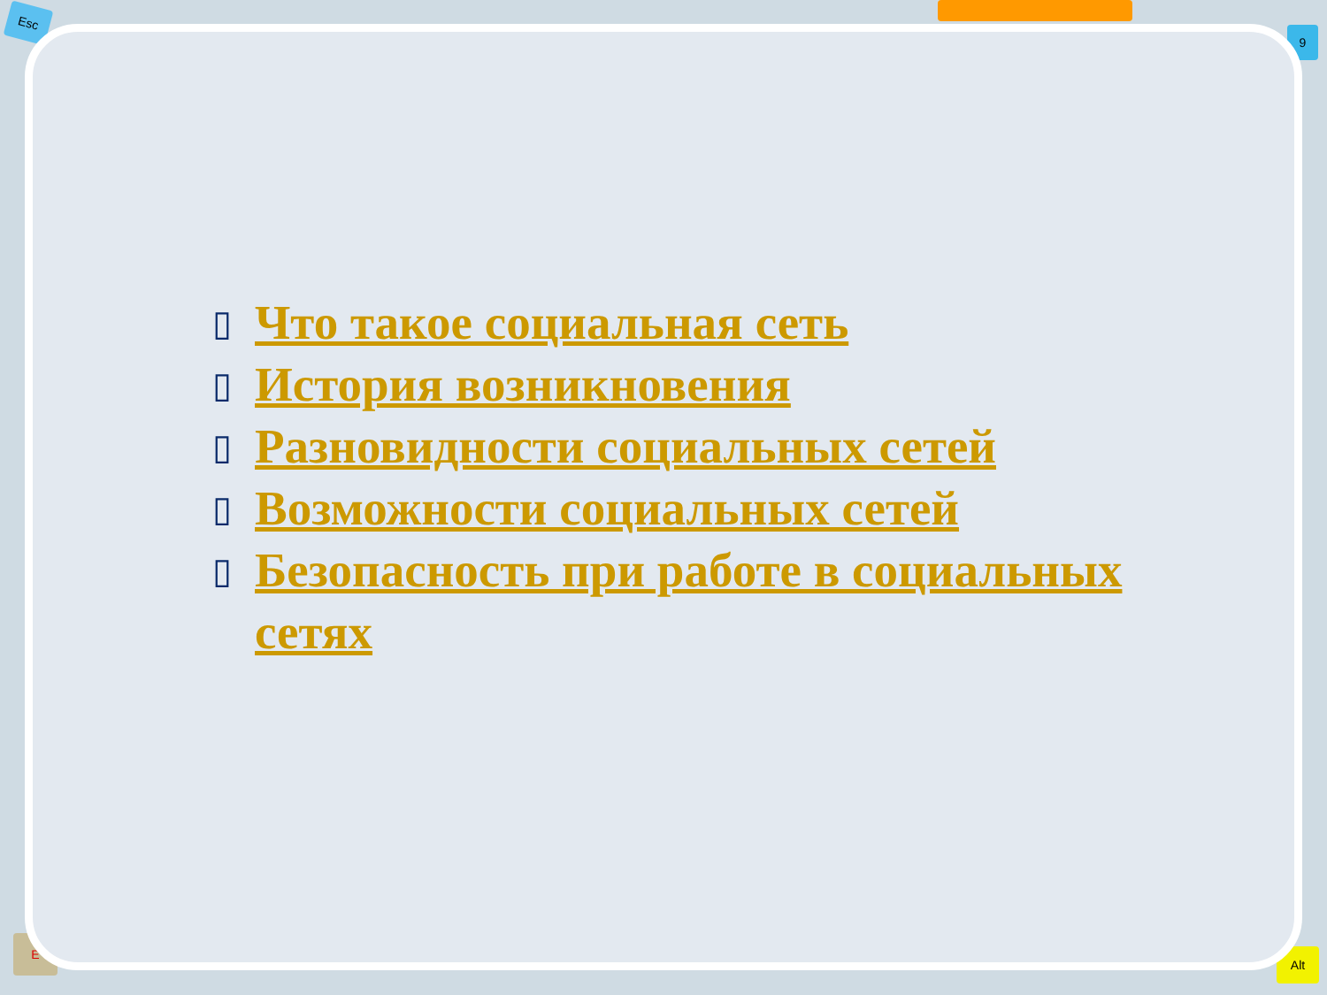Esc
9
E
Alt
▯ Что такое социальная сеть
▯ История возникновения
▯ Разновидности социальных сетей
▯ Возможности социальных сетей
▯ Безопасность при работе в социальных сетях